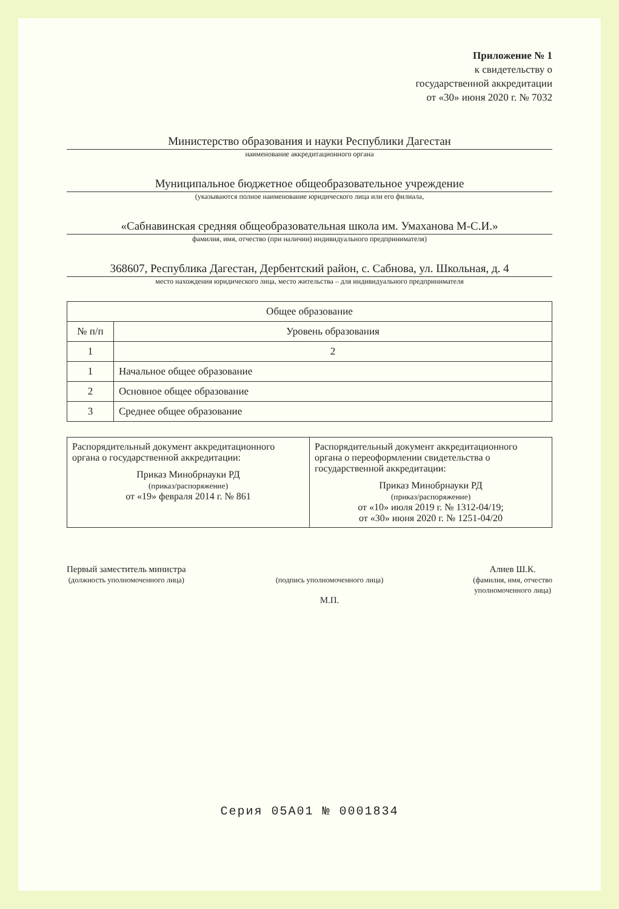Приложение № 1
к свидетельству о
государственной аккредитации
от «30» июня 2020 г. № 7032
Министерство образования и науки Республики Дагестан
наименование аккредитационного органа
Муниципальное бюджетное общеобразовательное учреждение
(указываются полное наименование юридического лица или его филиала,
«Сабнавинская средняя общеобразовательная школа им. Умаханова М-С.И.»
фамилия, имя, отчество (при наличии) индивидуального предпринимателя)
368607, Республика Дагестан, Дербентский район, с. Сабнова, ул. Школьная, д. 4
место нахождения юридического лица, место жительства – для индивидуального предпринимателя
| Общее образование | |
| --- | --- |
| № п/п | Уровень образования |
| 1 | 2 |
| 1 | Начальное общее образование |
| 2 | Основное общее образование |
| 3 | Среднее общее образование |
| Распорядительный документ аккредитационного органа о государственной аккредитации: Приказ Минобрнауки РД (приказ/распоряжение) от «19» февраля 2014 г. № 861 | Распорядительный документ аккредитационного органа о переоформлении свидетельства о государственной аккредитации: Приказ Минобрнауки РД (приказ/распоряжение) от «10» июля 2019 г. № 1312-04/19; от «30» июня 2020 г. № 1251-04/20 |
Первый заместитель министра
(должность уполномоченного лица)
(подпись уполномоченного лица)
М.П.
Алиев Ш.К.
(фамилия, имя, отчество
уполномоченного лица)
Серия 05А01 № 0001834